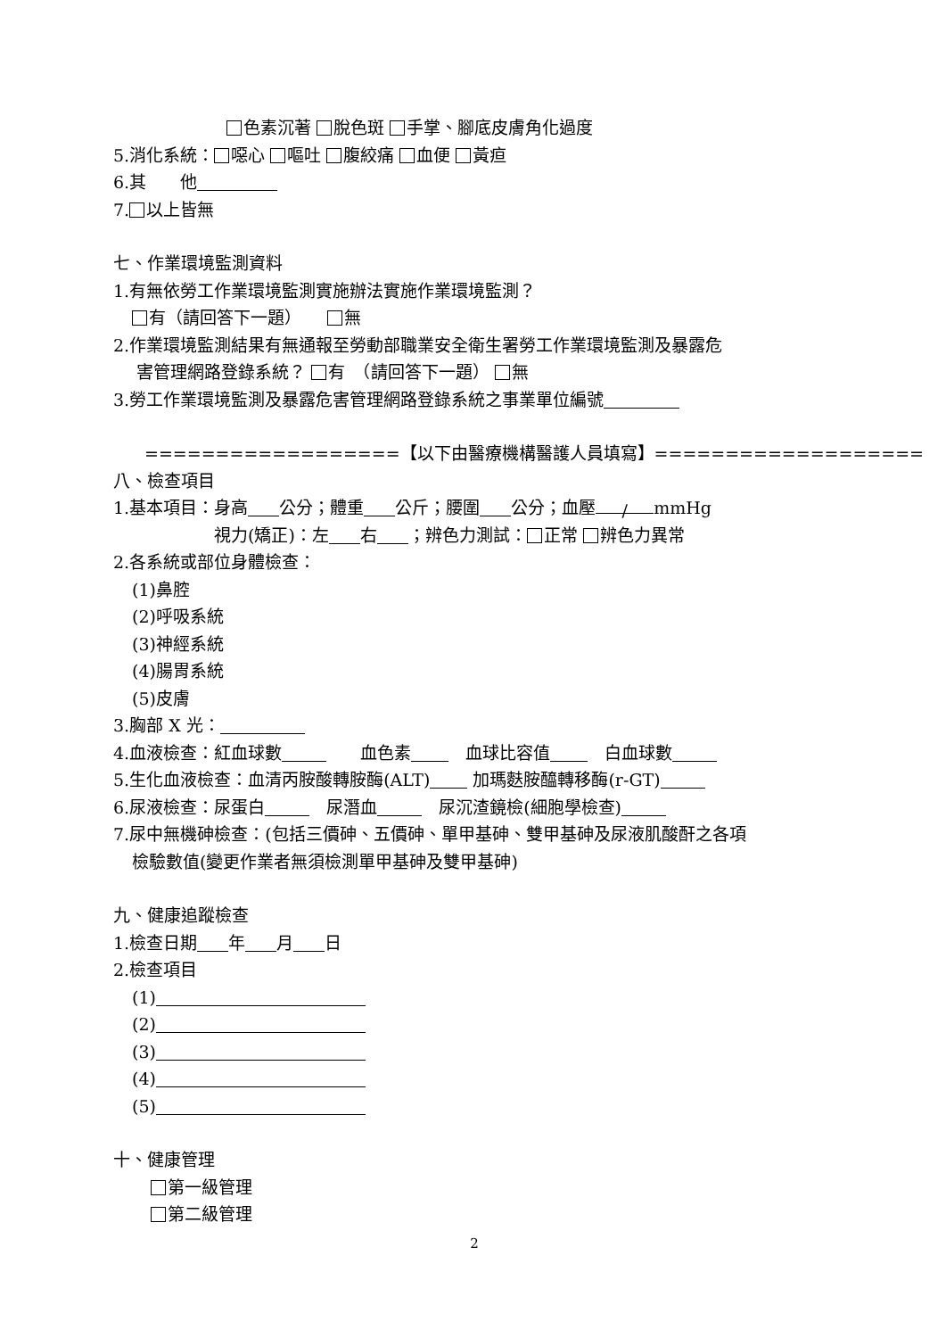色素沉著 脫色斑 手掌、腳底皮膚角化過度
5.消化系統： 噁心 嘔吐 腹絞痛 血便 黃疸
6.其　　他
7. 以上皆無
七、作業環境監測資料
1.有無依勞工作業環境監測實施辦法實施作業環境監測？
有（請回答下一題）　　 無
2.作業環境監測結果有無通報至勞動部職業安全衛生署勞工作業環境監測及暴露危
害管理網路登錄系統？ 有　（請回答下一題） 無
3.勞工作業環境監測及暴露危害管理網路登錄系統之事業單位編號
==================【以下由醫療機構醫護人員填寫】===================
八、檢查項目
1.基本項目：身高 公分；體重 公斤；腰圍 公分；血壓 / mmHg
視力(矯正)：左 右 ；辨色力測試： 正常 辨色力異常
2.各系統或部位身體檢查：
(1)鼻腔
(2)呼吸系統
(3)神經系統
(4)腸胃系統
(5)皮膚
3.胸部 X 光：
4.血液檢查：紅血球數　　血色素　血球比容值　白血球數
5.生化血液檢查：血清丙胺酸轉胺酶(ALT) 加瑪麩胺醯轉移酶(r-GT)
6.尿液檢查：尿蛋白　尿潛血　尿沉渣鏡檢(細胞學檢查)
7.尿中無機砷檢查：(包括三價砷、五價砷、單甲基砷、雙甲基砷及尿液肌酸酐之各項
檢驗數值(變更作業者無須檢測單甲基砷及雙甲基砷)
九、健康追蹤檢查
1.檢查日期 年 月 日
2.檢查項目
(1)
(2)
(3)
(4)
(5)
十、健康管理
第一級管理
第二級管理
2